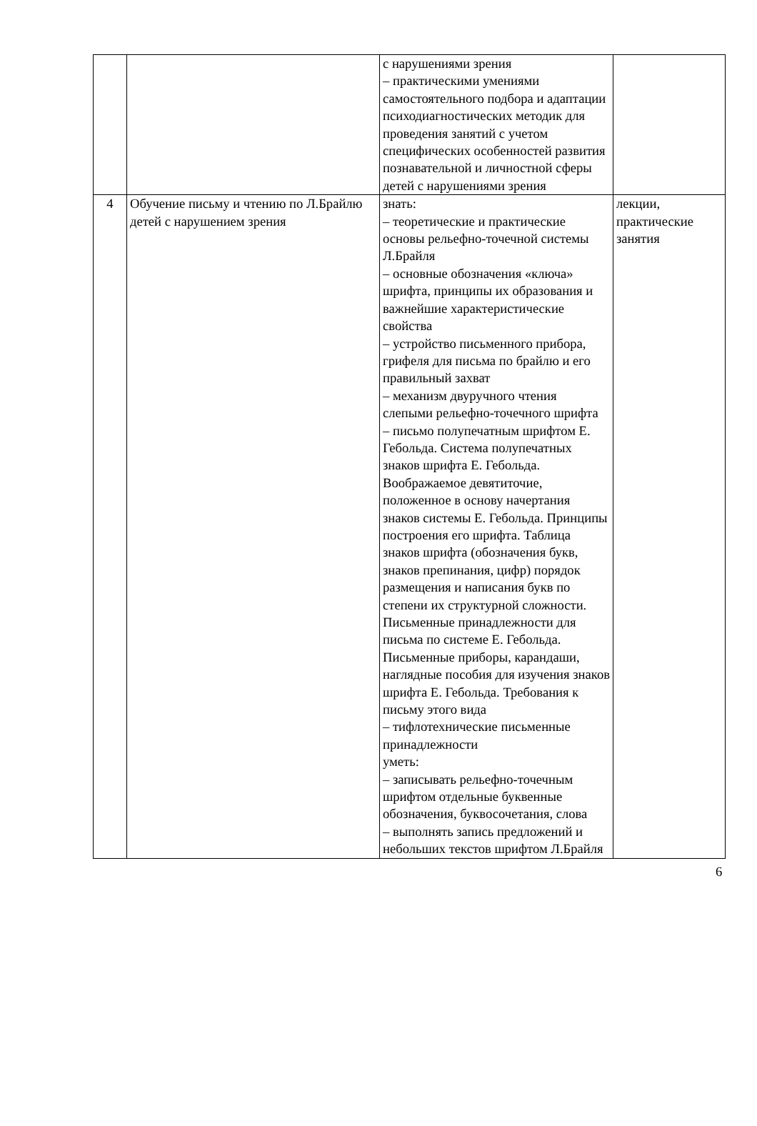| | | с нарушениями зрения – практическими умениями самостоятельного подбора и адаптации психодиагностических методик для проведения занятий с учетом специфических особенностей развития познавательной и личностной сферы детей с нарушениями зрения | |
| 4 | Обучение письму и чтению по Л.Брайлю детей с нарушением зрения | знать: – теоретические и практические основы рельефно-точечной системы Л.Брайля – основные обозначения «ключа» шрифта, принципы их образования и важнейшие характеристические свойства – устройство письменного прибора, грифеля для письма по брайлю и его правильный захват – механизм двуручного чтения слепыми рельефно-точечного шрифта – письмо полупечатным шрифтом Е. Гебольда. Система полупечатных знаков шрифта Е. Гебольда. Воображаемое девятиточие, положенное в основу начертания знаков системы Е. Гебольда. Принципы построения его шрифта. Таблица знаков шрифта (обозначения букв, знаков препинания, цифр) порядок размещения и написания букв по степени их структурной сложности. Письменные принадлежности для письма по системе Е. Гебольда. Письменные приборы, карандаши, наглядные пособия для изучения знаков шрифта Е. Гебольда. Требования к письму этого вида – тифлотехнические письменные принадлежности уметь: – записывать рельефно-точечным шрифтом отдельные буквенные обозначения, буквосочетания, слова – выполнять запись предложений и небольших текстов шрифтом Л.Брайля | лекции, практические занятия |
6